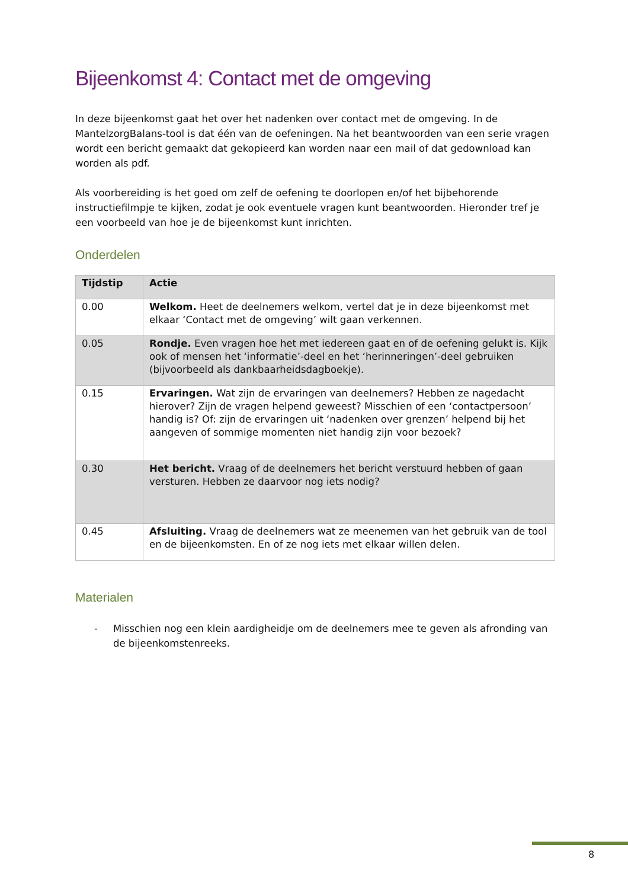Bijeenkomst 4: Contact met de omgeving
In deze bijeenkomst gaat het over het nadenken over contact met de omgeving. In de MantelzorgBalans-tool is dat één van de oefeningen. Na het beantwoorden van een serie vragen wordt een bericht gemaakt dat gekopieerd kan worden naar een mail of dat gedownload kan worden als pdf.
Als voorbereiding is het goed om zelf de oefening te doorlopen en/of het bijbehorende instructiefilmpje te kijken, zodat je ook eventuele vragen kunt beantwoorden. Hieronder tref je een voorbeeld van hoe je de bijeenkomst kunt inrichten.
Onderdelen
| Tijdstip | Actie |
| --- | --- |
| 0.00 | Welkom. Heet de deelnemers welkom, vertel dat je in deze bijeenkomst met elkaar ‘Contact met de omgeving’ wilt gaan verkennen. |
| 0.05 | Rondje. Even vragen hoe het met iedereen gaat en of de oefening gelukt is. Kijk ook of mensen het ‘informatie’-deel en het ‘herinneringen’-deel gebruiken (bijvoorbeeld als dankbaarheidsdagboekje). |
| 0.15 | Ervaringen. Wat zijn de ervaringen van deelnemers? Hebben ze nagedacht hierover? Zijn de vragen helpend geweest? Misschien of een ‘contactpersoon’ handig is? Of: zijn de ervaringen uit ‘nadenken over grenzen’ helpend bij het aangeven of sommige momenten niet handig zijn voor bezoek? |
| 0.30 | Het bericht. Vraag of de deelnemers het bericht verstuurd hebben of gaan versturen. Hebben ze daarvoor nog iets nodig? |
| 0.45 | Afsluiting. Vraag de deelnemers wat ze meenemen van het gebruik van de tool en de bijeenkomsten. En of ze nog iets met elkaar willen delen. |
Materialen
- Misschien nog een klein aardigheidje om de deelnemers mee te geven als afronding van de bijeenkomstenreeks.
8